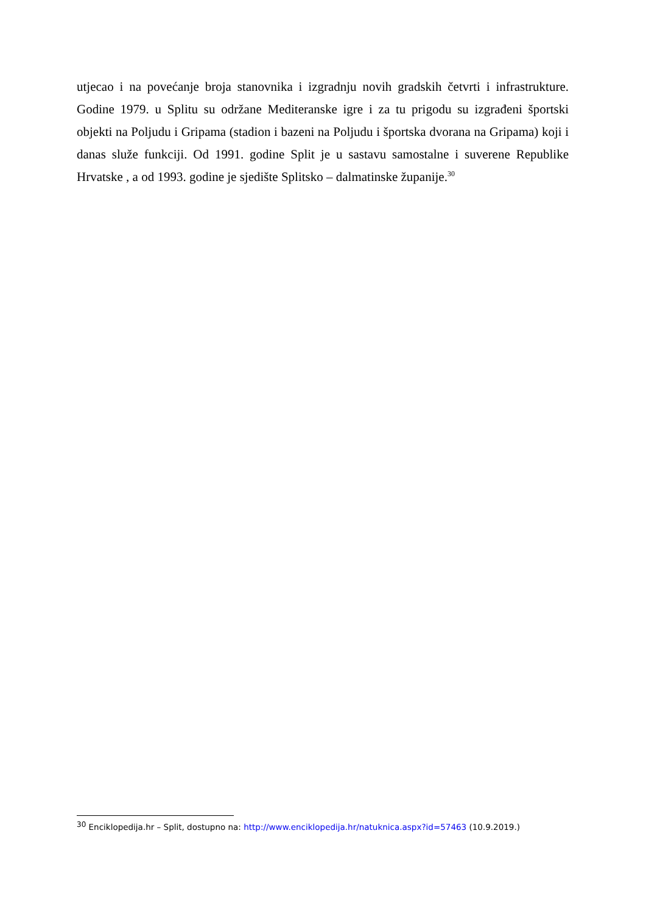utjecao i na povećanje broja stanovnika i izgradnju novih gradskih četvrti i infrastrukture. Godine 1979. u Splitu su održane Mediteranske igre i za tu prigodu su izgrađeni športski objekti na Poljudu i Gripama (stadion i bazeni na Poljudu i športska dvorana na Gripama) koji i danas služe funkciji. Od 1991. godine Split je u sastavu samostalne i suverene Republike Hrvatske , a od 1993. godine je sjedište Splitsko – dalmatinske županije.<sup>30</sup>
<sup>30</sup> Enciklopedija.hr – Split, dostupno na: http://www.enciklopedija.hr/natuknica.aspx?id=57463 (10.9.2019.)